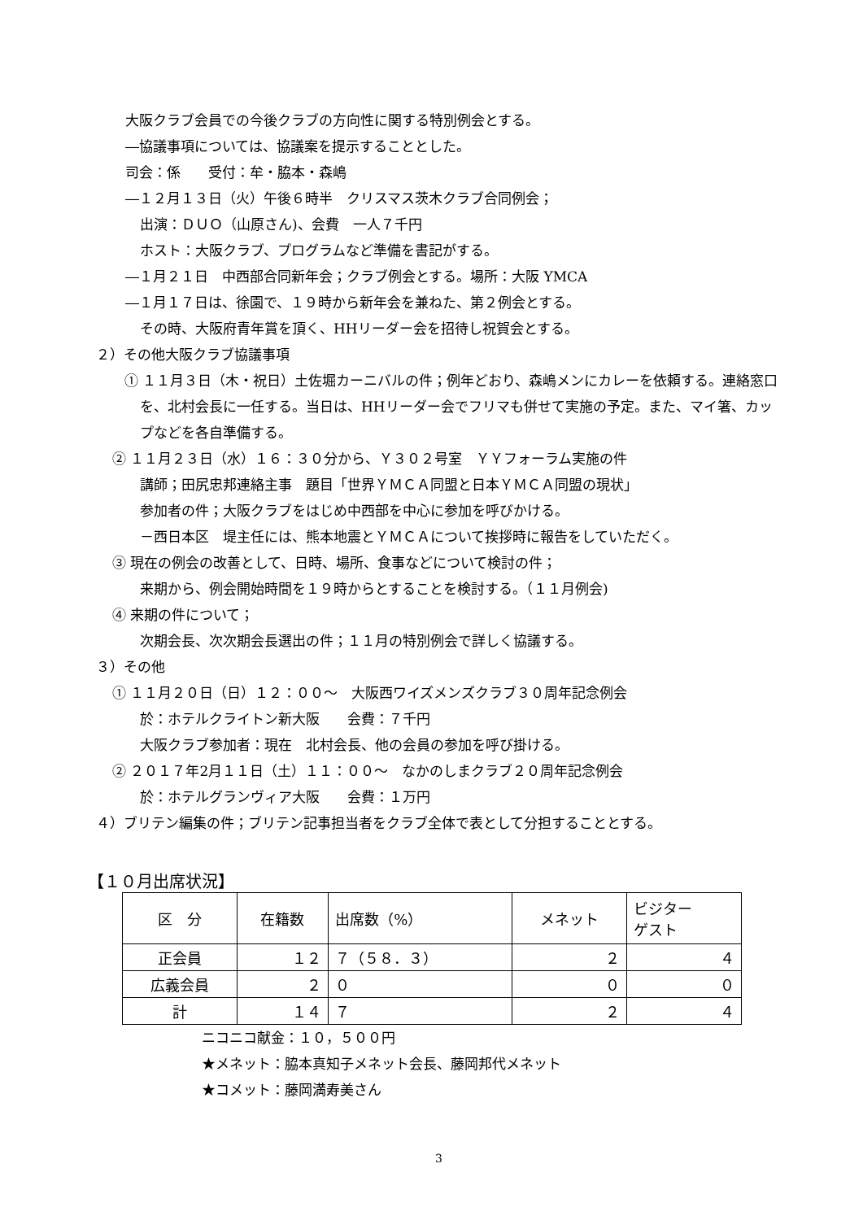大阪クラブ会員での今後クラブの方向性に関する特別例会とする。
―協議事項については、協議案を提示することとした。
司会：係　　受付：牟・脇本・森嶋
―１２月１３日（火）午後６時半　クリスマス茨木クラブ合同例会；
出演：ＤＵＯ（山原さん)、会費　一人７千円
ホスト：大阪クラブ、プログラムなど準備を書記がする。
―１月２１日　中西部合同新年会；クラブ例会とする。場所：大阪 YMCA
―１月１７日は、徐園で、１９時から新年会を兼ねた、第２例会とする。
その時、大阪府青年賞を頂く、HHリーダー会を招待し祝賀会とする。
２）その他大阪クラブ協議事項
　① １１月３日（木・祝日）土佐堀カーニバルの件；例年どおり、森嶋メンにカレーを依頼する。連絡窓口を、北村会長に一任する。当日は、HHリーダー会でフリマも併せて実施の予定。また、マイ箸、カップなどを各自準備する。
② １１月２３日（水）１６：３０分から、Ｙ３０２号室　ＹＹフォーラム実施の件
講師；田尻忠邦連絡主事　題目「世界ＹＭＣＡ同盟と日本ＹＭＣＡ同盟の現状」
参加者の件；大阪クラブをはじめ中西部を中心に参加を呼びかける。
－西日本区　堤主任には、熊本地震とＹＭＣＡについて挨拶時に報告をしていただく。
③ 現在の例会の改善として、日時、場所、食事などについて検討の件；
来期から、例会開始時間を１９時からとすることを検討する。（１１月例会)
④ 来期の件について；
次期会長、次次期会長選出の件；１１月の特別例会で詳しく協議する。
３）その他
① １１月２０日（日）１２：００～　大阪西ワイズメンズクラブ３０周年記念例会
於：ホテルクライトン新大阪　　会費：７千円
大阪クラブ参加者：現在　北村会長、他の会員の参加を呼び掛ける。
② ２０１７年2月１１日（土）１１：００～　なかのしまクラブ２０周年記念例会
於：ホテルグランヴィア大阪　　会費：１万円
４）ブリテン編集の件；ブリテン記事担当者をクラブ全体で表として分担することとする。
【１０月出席状況】
| 区 分 | 在籍数 | 出席数（%） | メネット | ビジター ゲスト |
| 正会員 | １２ | ７（５８．３） | ２ | ４ |
| 広義会員 | ２ | ０ | ０ | ０ |
| 計 | １４ | ７ | ２ | ４ |
ニコニコ献金：１０，５００円
★メネット：脇本真知子メネット会長、藤岡邦代メネット
★コメット：藤岡満寿美さん
3